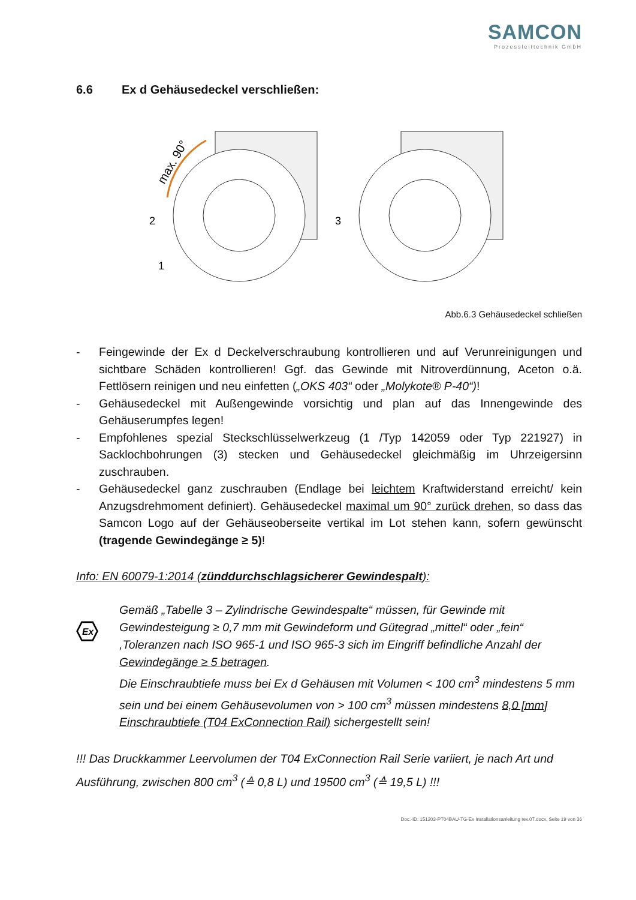SAMCON
Prozessleittechnik GmbH
6.6 Ex d Gehäusedeckel verschließen:
max. 90°
2
1
3
Abb.6.3 Gehäusedeckel schließen
- Feingewinde der Ex d Deckelverschraubung kontrollieren und auf Verunreinigungen und sichtbare Schäden kontrollieren! Ggf. das Gewinde mit Nitroverdünnung, Aceton o.ä. Fettlösern reinigen und neu einfetten („OKS 403“ oder „Molykote® P-40“)!
- Gehäusedeckel mit Außengewinde vorsichtig und plan auf das Innengewinde des Gehäuserumpfes legen!
- Empfohlenes spezial Steckschlüsselwerkzeug (1 /Typ 142059 oder Typ 221927) in Sacklochbohrungen (3) stecken und Gehäusedeckel gleichmäßig im Uhrzeigersinn zuschrauben.
- Gehäusedeckel ganz zuschrauben (Endlage bei leichtem Kraftwiderstand erreicht/ kein Anzugsdrehmoment definiert). Gehäusedeckel maximal um 90° zurück drehen, so dass das Samcon Logo auf der Gehäuseoberseite vertikal im Lot stehen kann, sofern gewünscht (tragende Gewindegänge ≥ 5)!
Info: EN 60079-1:2014 (zünddurchschlagsicherer Gewindespalt):
Ex
Gemäß „Tabelle 3 – Zylindrische Gewindespalte“ müssen, für Gewinde mit Gewindesteigung ≥ 0,7 mm mit Gewindeform und Gütegrad „mittel“ oder „fein“ ,Toleranzen nach ISO 965-1 und ISO 965-3 sich im Eingriff befindliche Anzahl der Gewindegänge ≥ 5 betragen.
Die Einschraubtiefe muss bei Ex d Gehäusen mit Volumen < 100 cm<sup>3</sup> mindestens 5 mm sein und bei einem Gehäusevolumen von > 100 cm<sup>3</sup> müssen mindestens 8,0 [mm] Einschraubtiefe (T04 ExConnection Rail) sichergestellt sein!
!!! Das Druckkammer Leervolumen der T04 ExConnection Rail Serie variiert, je nach Art und Ausführung, zwischen 800 cm<sup>3</sup> (≙ 0,8 L) und 19500 cm<sup>3</sup> (≙ 19,5 L) !!!
Doc.-ID: 151203-PT04BAU-TG-Ex Installationsanleitung rev.07.docx, Seite 19 von 36